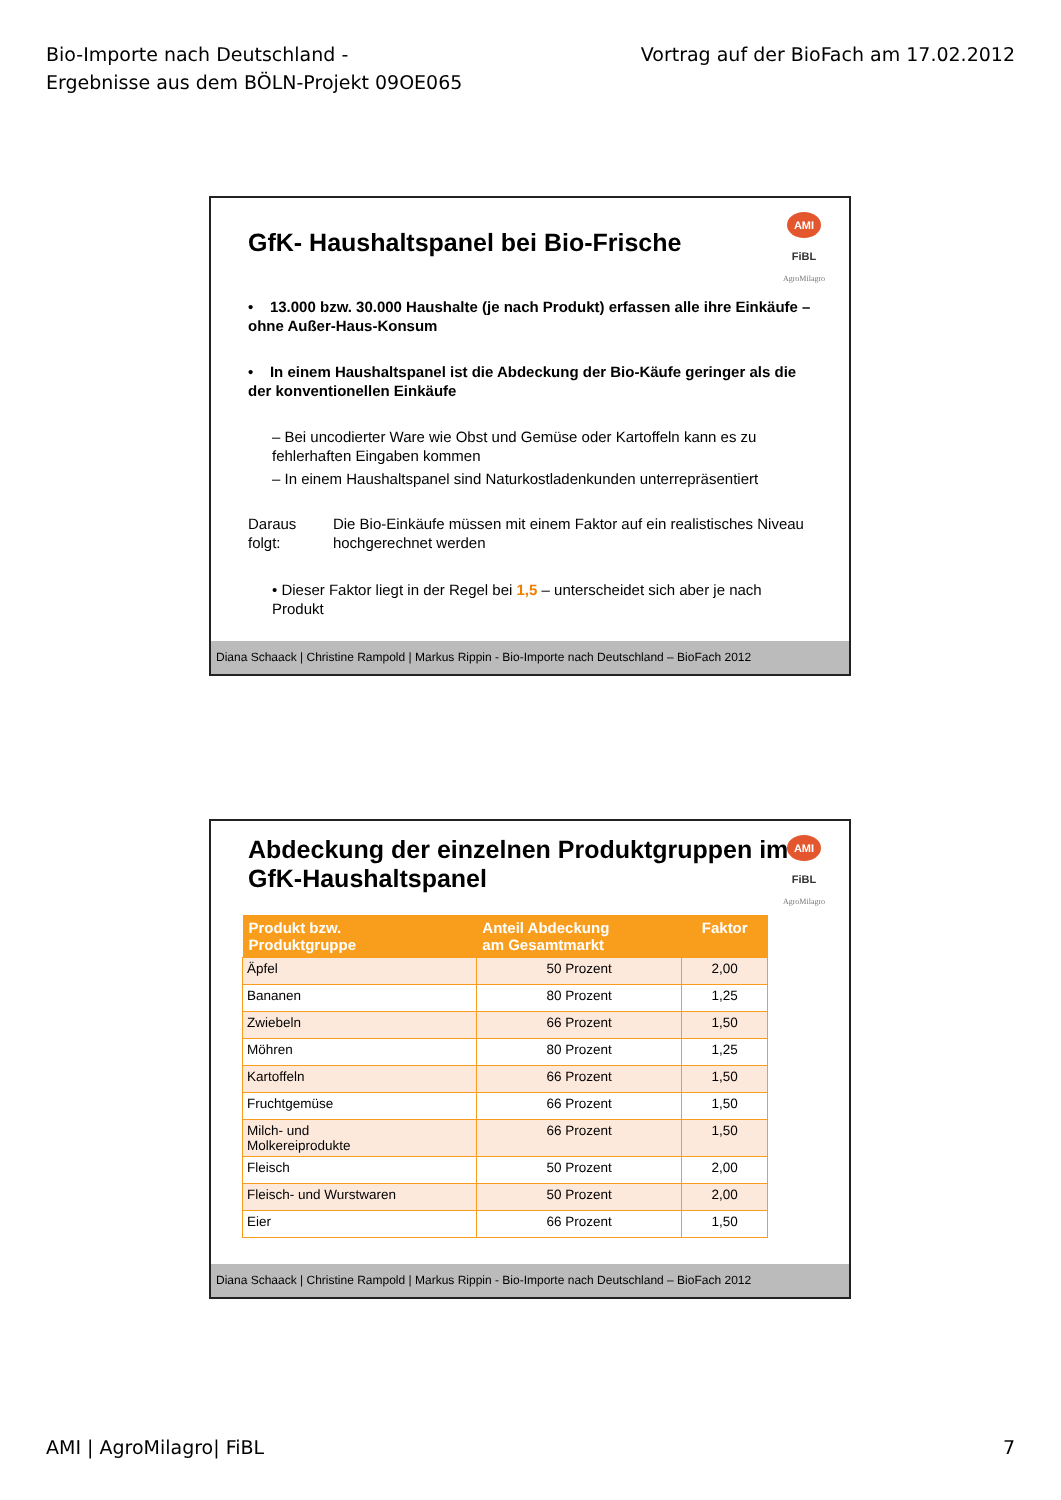Bio-Importe nach Deutschland -
Ergebnisse aus dem BÖLN-Projekt 09OE065
Vortrag auf der BioFach am 17.02.2012
AMI
FiBL
AgroMilagro
GfK- Haushaltspanel bei Bio-Frische
• 13.000 bzw. 30.000 Haushalte (je nach Produkt) erfassen alle ihre Einkäufe – ohne Außer-Haus-Konsum
• In einem Haushaltspanel ist die Abdeckung der Bio-Käufe geringer als die der konventionellen Einkäufe
– Bei uncodierter Ware wie Obst und Gemüse oder Kartoffeln kann es zu fehlerhaften Eingaben kommen
– In einem Haushaltspanel sind Naturkostladenkunden unterrepräsentiert
Daraus folgt:
Die Bio-Einkäufe müssen mit einem Faktor auf ein realistisches Niveau hochgerechnet werden
• Dieser Faktor liegt in der Regel bei 1,5 – unterscheidet sich aber je nach Produkt
Diana Schaack | Christine Rampold | Markus Rippin - Bio-Importe nach Deutschland – BioFach 2012
AMI
FiBL
AgroMilagro
Abdeckung der einzelnen Produktgruppen im GfK-Haushaltspanel
| Produkt bzw. Produktgruppe | Anteil Abdeckung am Gesamtmarkt | Faktor |
| --- | --- | --- |
| Äpfel | 50 Prozent | 2,00 |
| Bananen | 80 Prozent | 1,25 |
| Zwiebeln | 66 Prozent | 1,50 |
| Möhren | 80 Prozent | 1,25 |
| Kartoffeln | 66 Prozent | 1,50 |
| Fruchtgemüse | 66 Prozent | 1,50 |
| Milch- und Molkereiprodukte | 66 Prozent | 1,50 |
| Fleisch | 50 Prozent | 2,00 |
| Fleisch- und Wurstwaren | 50 Prozent | 2,00 |
| Eier | 66 Prozent | 1,50 |
Diana Schaack | Christine Rampold | Markus Rippin - Bio-Importe nach Deutschland – BioFach 2012
AMI | AgroMilagro| FiBL 7